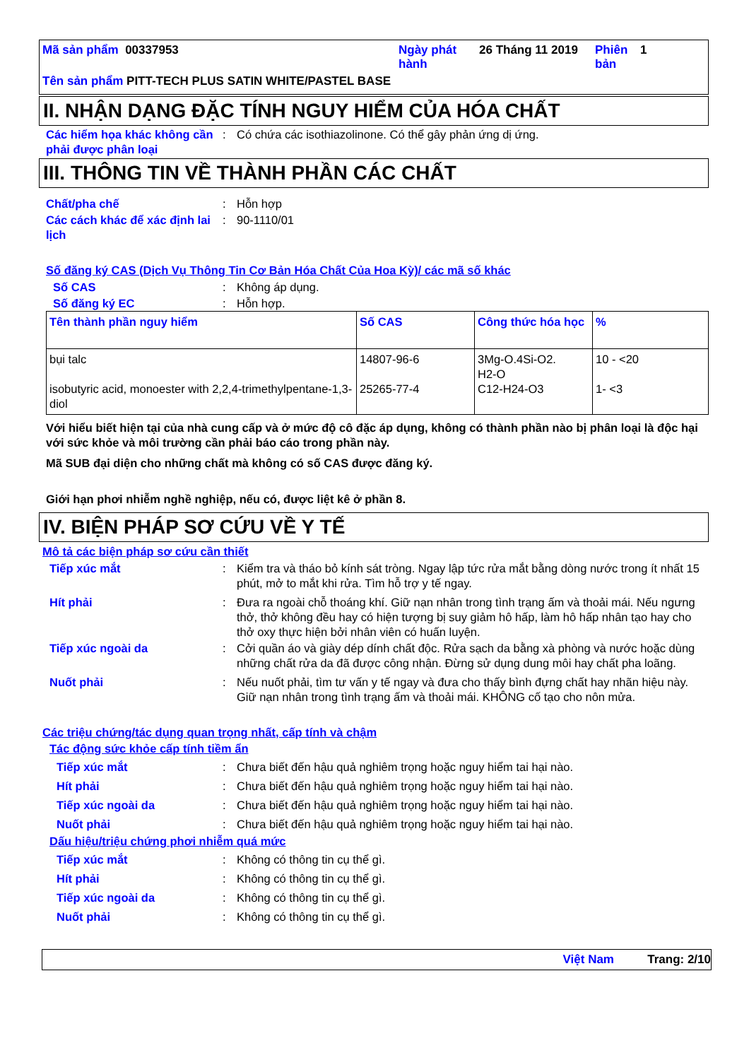| Mã sản phẩm 00337953 | Ngày phát hành | 26 Tháng 11 2019 | Phiên bản | 1 |
| Tên sản phẩm PITT-TECH PLUS SATIN WHITE/PASTEL BASE | | | | |
II. NHẬN DẠNG ĐẶC TÍNH NGUY HIỂM CỦA HÓA CHẤT
Các hiểm họa khác không cần phải được phân loại
: Có chứa các isothiazolinone. Có thể gây phản ứng dị ứng.
III. THÔNG TIN VỀ THÀNH PHẦN CÁC CHẤT
Chất/pha chế : Hỗn hợp
Các cách khác để xác định lai lịch
: 90-1110/01
Số đăng ký CAS (Dịch Vụ Thông Tin Cơ Bản Hóa Chất Của Hoa Kỳ)/ các mã số khác
Số CAS : Không áp dụng.
Số đăng ký EC : Hỗn hợp.
| Tên thành phần nguy hiểm | Số CAS | Công thức hóa học | % |
| --- | --- | --- | --- |
| bụi talc isobutyric acid, monoester with 2,2,4-trimethylpentane-1,3-diol | 14807-96-6 25265-77-4 | 3Mg-O.4Si-O2. H2-O C12-H24-O3 | 10 - <20 1- <3 |
Với hiểu biết hiện tại của nhà cung cấp và ở mức độ cô đặc áp dụng, không có thành phần nào bị phân loại là độc hại với sức khỏe và môi trường cần phải báo cáo trong phần này.
Mã SUB đại diện cho những chất mà không có số CAS được đăng ký.
Giới hạn phơi nhiễm nghề nghiệp, nếu có, được liệt kê ở phần 8.
IV. BIỆN PHÁP SƠ CỨU VỀ Y TẾ
Mô tả các biện pháp sơ cứu cần thiết
Tiếp xúc mắt : Kiểm tra và tháo bỏ kính sát tròng. Ngay lập tức rửa mắt bằng dòng nước trong ít nhất 15 phút, mở to mắt khi rửa. Tìm hỗ trợ y tế ngay.
Hít phải : Đưa ra ngoài chỗ thoáng khí. Giữ nạn nhân trong tình trạng ấm và thoải mái. Nếu ngưng thở, thở không đều hay có hiện tượng bị suy giảm hô hấp, làm hô hấp nhân tạo hay cho thở oxy thực hiện bởi nhân viên có huấn luyện.
Tiếp xúc ngoài da : Cởi quần áo và giày dép dính chất độc. Rửa sạch da bằng xà phòng và nước hoặc dùng những chất rửa da đã được công nhận. Đừng sử dụng dung môi hay chất pha loãng.
Nuốt phải : Nếu nuốt phải, tìm tư vấn y tế ngay và đưa cho thấy bình đựng chất hay nhãn hiệu này. Giữ nạn nhân trong tình trạng ấm và thoải mái. KHÔNG cố tạo cho nôn mửa.
Các triệu chứng/tác dụng quan trọng nhất, cấp tính và chậm
Tác động sức khỏe cấp tính tiềm ẩn
Tiếp xúc mắt : Chưa biết đến hậu quả nghiêm trọng hoặc nguy hiểm tai hại nào.
Hít phải : Chưa biết đến hậu quả nghiêm trọng hoặc nguy hiểm tai hại nào.
Tiếp xúc ngoài da : Chưa biết đến hậu quả nghiêm trọng hoặc nguy hiểm tai hại nào.
Nuốt phải : Chưa biết đến hậu quả nghiêm trọng hoặc nguy hiểm tai hại nào.
Dấu hiệu/triệu chứng phơi nhiễm quá mức
Tiếp xúc mắt : Không có thông tin cụ thể gì.
Hít phải : Không có thông tin cụ thể gì.
Tiếp xúc ngoài da : Không có thông tin cụ thể gì.
Nuốt phải : Không có thông tin cụ thể gì.
Việt Nam Trang: 2/10